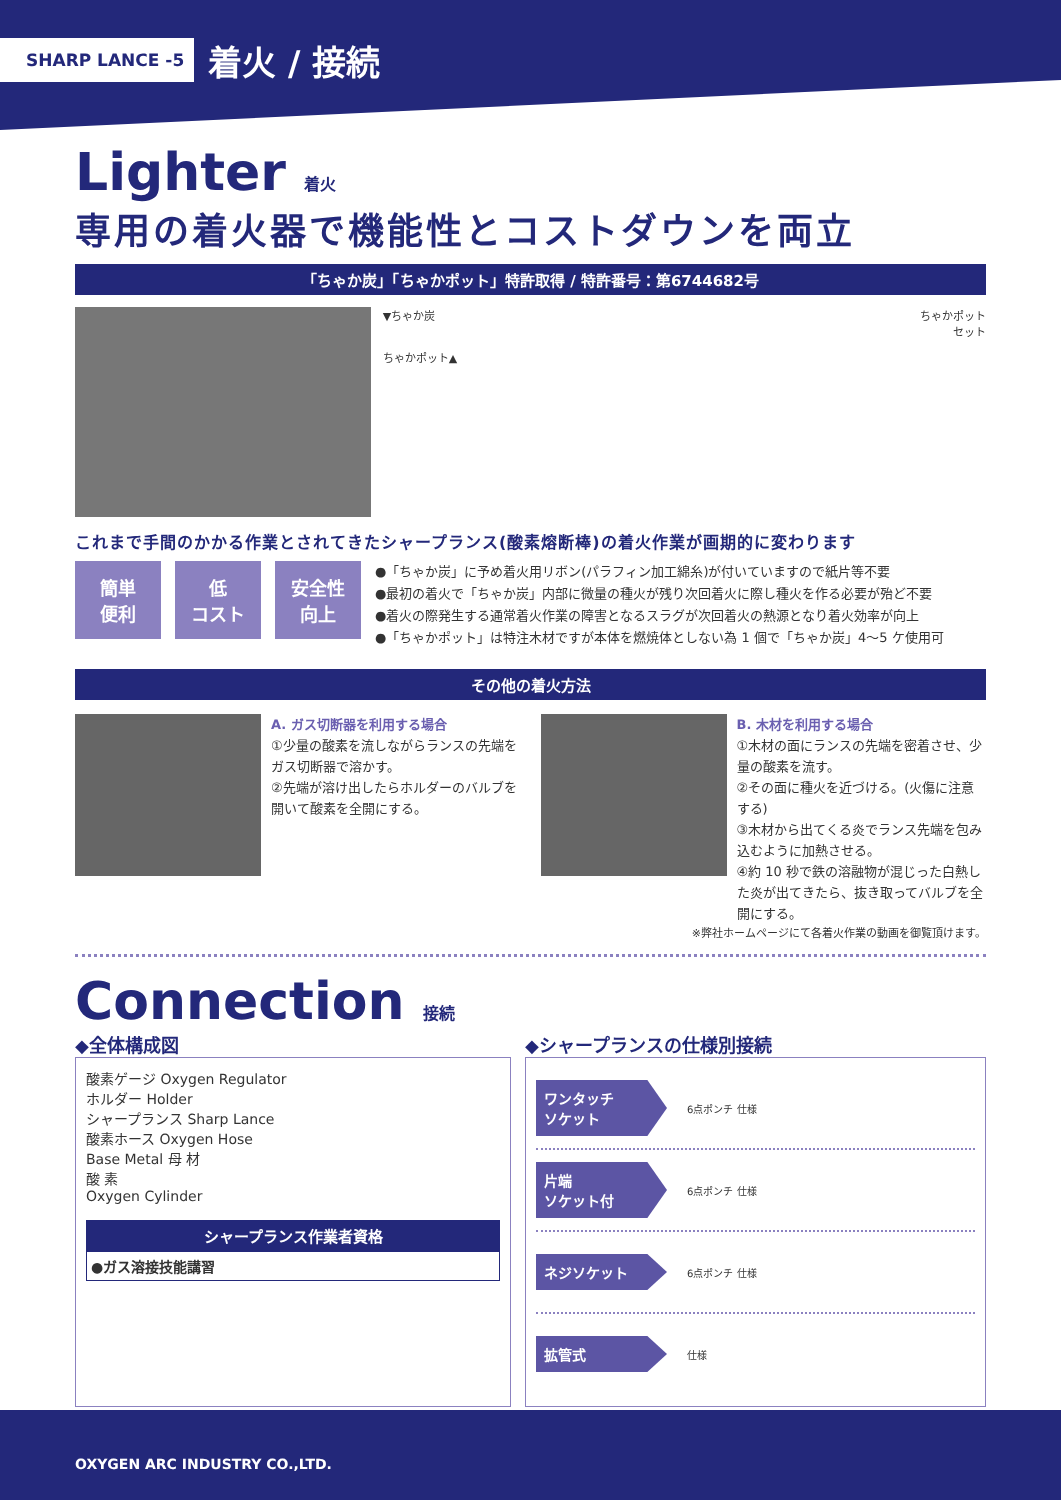SHARP LANCE -5 着火 / 接続
Lighter 着火
専用の着火器で機能性とコストダウンを両立
「ちゃか炭」「ちゃかポット」特許取得 / 特許番号：第6744682号
▼ちゃか炭
ちゃかポット▲
ちゃかポット
セット
これまで手間のかかる作業とされてきたシャープランス(酸素熔断棒)の着火作業が画期的に変わります
簡単
便利
低
コスト
安全性
向上
●「ちゃか炭」に予め着火用リボン(パラフィン加工綿糸)が付いていますので紙片等不要
●最初の着火で「ちゃか炭」内部に微量の種火が残り次回着火に際し種火を作る必要が殆ど不要
●着火の際発生する通常着火作業の障害となるスラグが次回着火の熱源となり着火効率が向上
●「ちゃかポット」は特注木材ですが本体を燃焼体としない為 1 個で「ちゃか炭」4～5 ケ使用可
その他の着火方法
A. ガス切断器を利用する場合
①少量の酸素を流しながらランスの先端をガス切断器で溶かす。
②先端が溶け出したらホルダーのバルブを開いて酸素を全開にする。
B. 木材を利用する場合
①木材の面にランスの先端を密着させ、少量の酸素を流す。
②その面に種火を近づける。(火傷に注意する)
③木材から出てくる炎でランス先端を包み込むように加熱させる。
④約 10 秒で鉄の溶融物が混じった白熱した炎が出てきたら、抜き取ってバルブを全開にする。
※弊社ホームページにて各着火作業の動画を御覧頂けます。
Connection 接続
◆全体構成図
酸素ゲージ Oxygen Regulator
ホルダー Holder
シャープランス Sharp Lance
酸素ホース Oxygen Hose
Base Metal 母 材
酸 素
Oxygen Cylinder
シャープランス作業者資格
●ガス溶接技能講習
◆シャープランスの仕様別接続
ワンタッチ
ソケット
6点ポンチ 仕様
片端
ソケット付
6点ポンチ 仕様
ネジソケット
6点ポンチ 仕様
拡管式
仕様
OXYGEN ARC INDUSTRY CO.,LTD.